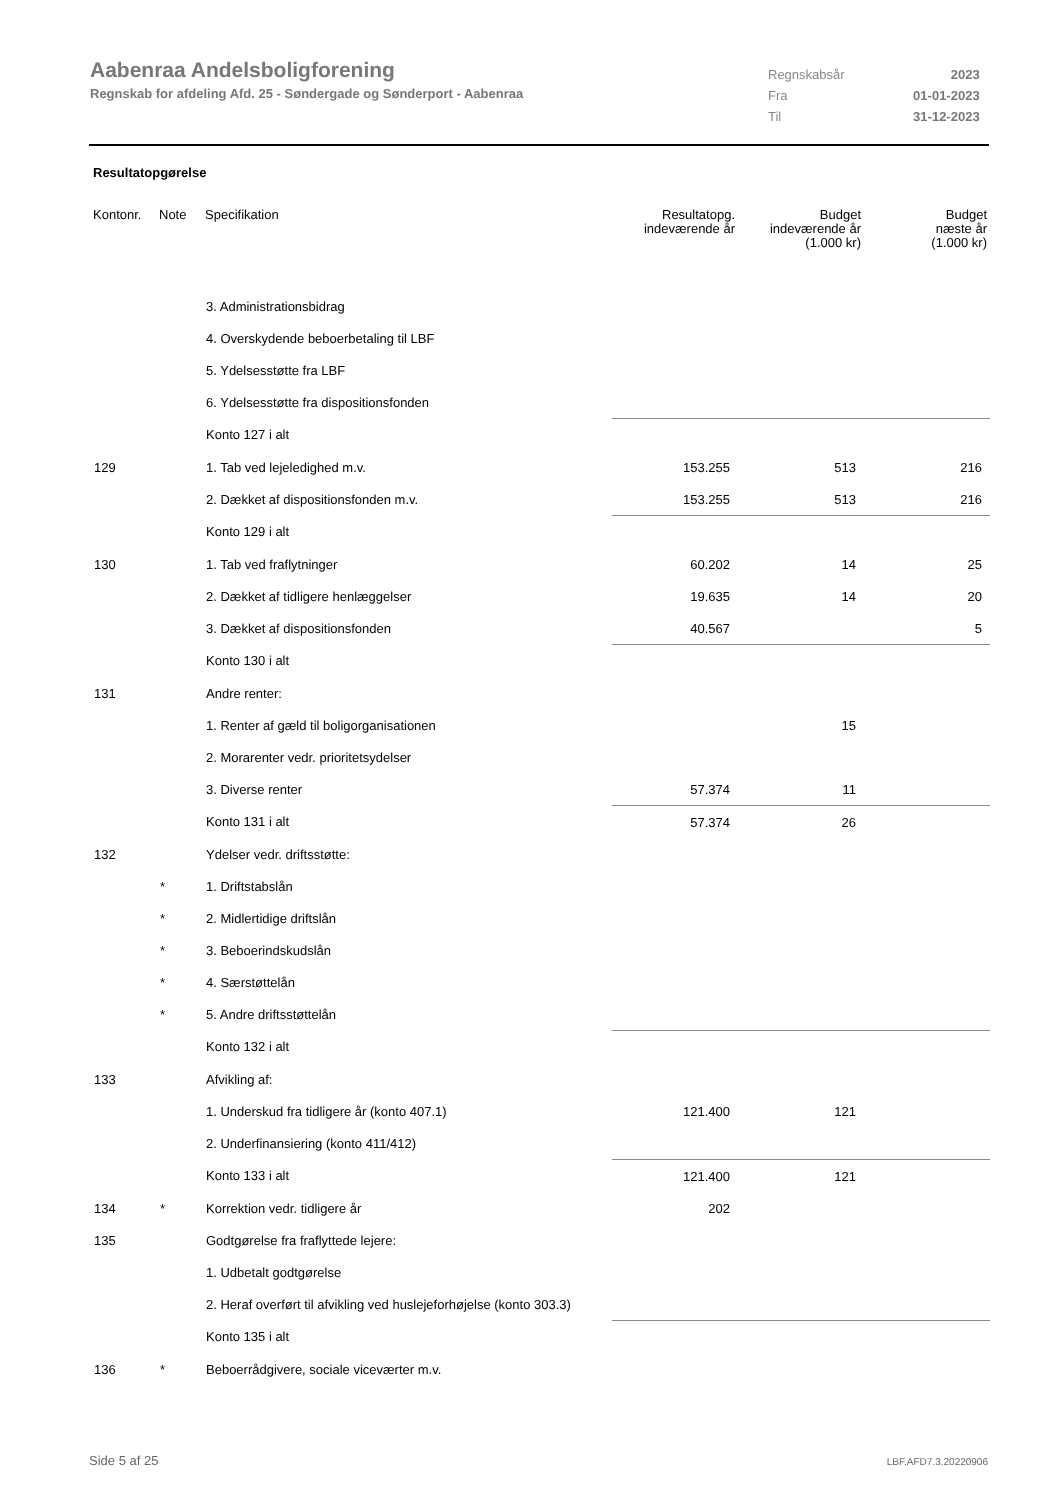Aabenraa Andelsboligforening
Regnskab for afdeling Afd. 25 - Søndergade og Sønderport - Aabenraa
| Regnskabsår | 2023 |
| Fra | 01-01-2023 |
| Til | 31-12-2023 |
Resultatopgørelse
| Kontonr. | Note | Specifikation | Resultatopg. indeværende år | Budget indeværende år (1.000 kr) | Budget næste år (1.000 kr) |
| --- | --- | --- | --- | --- | --- |
| | | 3. Administrationsbidrag | | | |
| | | 4. Overskydende beboerbetaling til LBF | | | |
| | | 5. Ydelsesstøtte fra LBF | | | |
| | | 6. Ydelsesstøtte fra dispositionsfonden | | | |
| | | Konto 127 i alt | | | |
| 129 | | 1. Tab ved lejeledighed m.v. | 153.255 | 513 | 216 |
| | | 2. Dækket af dispositionsfonden m.v. | 153.255 | 513 | 216 |
| | | Konto 129 i alt | | | |
| 130 | | 1. Tab ved fraflytninger | 60.202 | 14 | 25 |
| | | 2. Dækket af tidligere henlæggelser | 19.635 | 14 | 20 |
| | | 3. Dækket af dispositionsfonden | 40.567 | | 5 |
| | | Konto 130 i alt | | | |
| 131 | | Andre renter: | | | |
| | | 1. Renter af gæld til boligorganisationen | | 15 | |
| | | 2. Morarenter vedr. prioritetsydelser | | | |
| | | 3. Diverse renter | 57.374 | 11 | |
| | | Konto 131 i alt | 57.374 | 26 | |
| 132 | | Ydelser vedr. driftsstøtte: | | | |
| | * | 1. Driftstabslån | | | |
| | * | 2. Midlertidige driftslån | | | |
| | * | 3. Beboerindskudslån | | | |
| | * | 4. Særstøttelån | | | |
| | * | 5. Andre driftsstøttelån | | | |
| | | Konto 132 i alt | | | |
| 133 | | Afvikling af: | | | |
| | | 1. Underskud fra tidligere år (konto 407.1) | 121.400 | 121 | |
| | | 2. Underfinansiering (konto 411/412) | | | |
| | | Konto 133 i alt | 121.400 | 121 | |
| 134 | * | Korrektion vedr. tidligere år | 202 | | |
| 135 | | Godtgørelse fra fraflyttede lejere: | | | |
| | | 1. Udbetalt godtgørelse | | | |
| | | 2. Heraf overført til afvikling ved huslejeforhøjelse (konto 303.3) | | | |
| | | Konto 135 i alt | | | |
| 136 | * | Beboerrådgivere, sociale viceværter m.v. | | | |
Side 5 af 25 LBF.AFD7.3.20220906